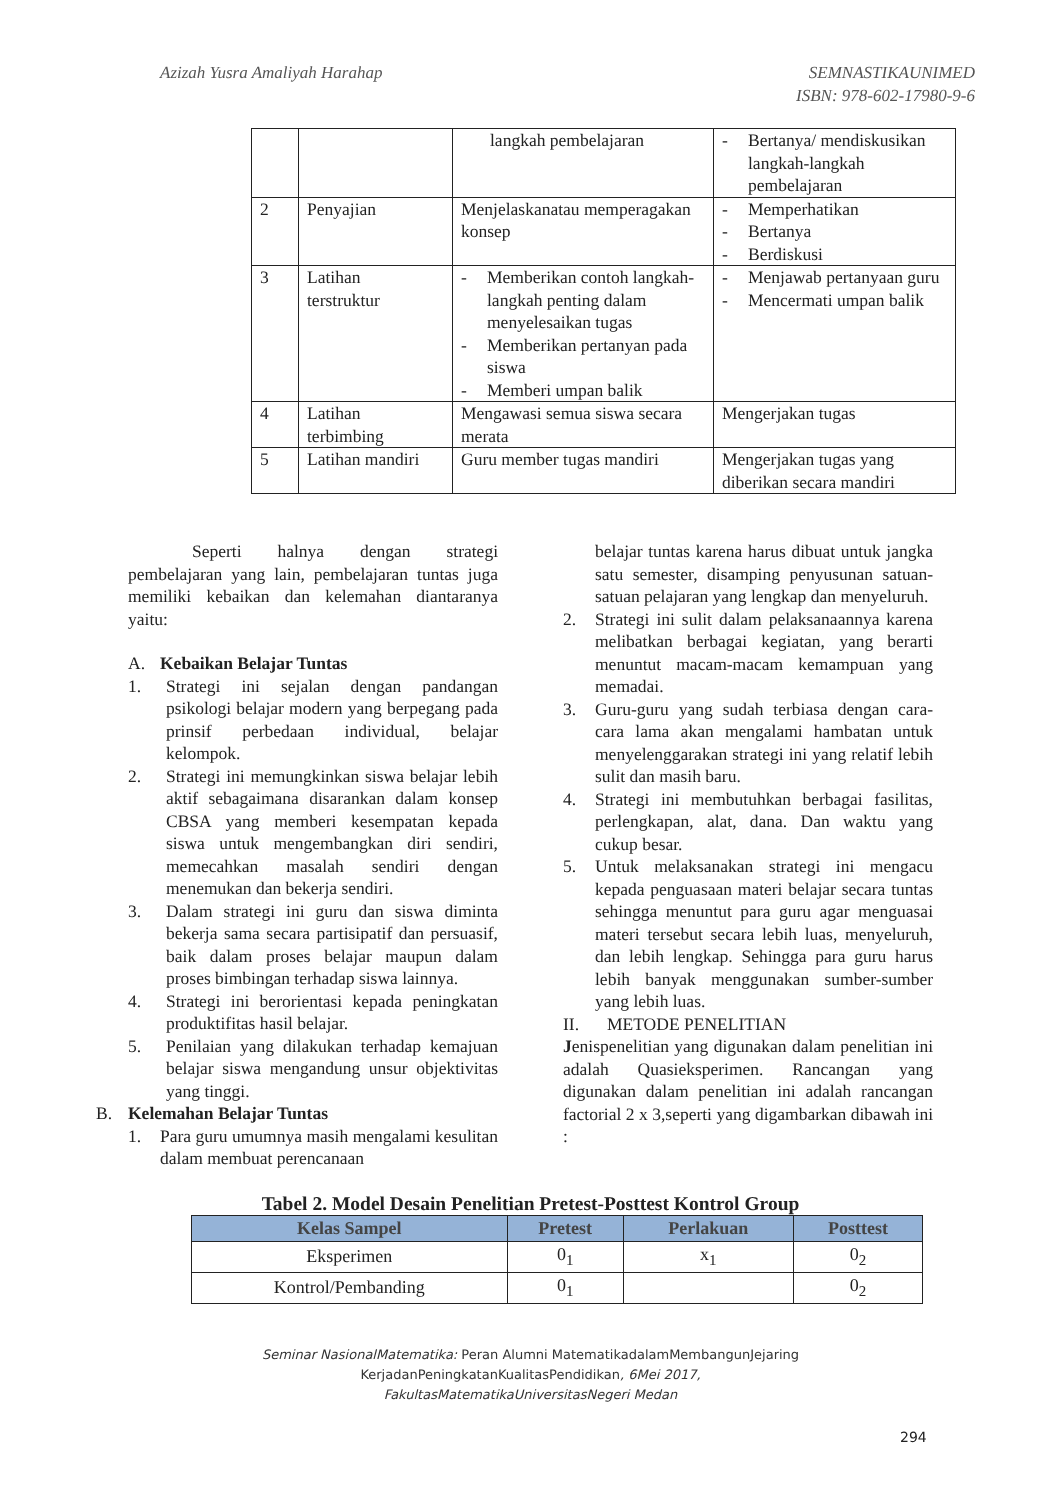Azizah Yusra Amaliyah Harahap SEMNASTIKAUNIMED
ISBN: 978-602-17980-9-6
| | | langkah pembelajaran | - Bertanya/ mendiskusikan langkah-langkah pembelajaran |
| 2 | Penyajian | Menjelaskanatau memperagakan konsep | - Memperhatikan - Bertanya - Berdiskusi |
| 3 | Latihan terstruktur | - Memberikan contoh langkah-langkah penting dalam menyelesaikan tugas - Memberikan pertanyan pada siswa - Memberi umpan balik | - Menjawab pertanyaan guru - Mencermati umpan balik |
| 4 | Latihan terbimbing | Mengawasi semua siswa secara merata | Mengerjakan tugas |
| 5 | Latihan mandiri | Guru member tugas mandiri | Mengerjakan tugas yang diberikan secara mandiri |
Seperti halnya dengan strategi pembelajaran yang lain, pembelajaran tuntas juga memiliki kebaikan dan kelemahan diantaranya yaitu:
A. Kebaikan Belajar Tuntas
1. Strategi ini sejalan dengan pandangan psikologi belajar modern yang berpegang pada prinsif perbedaan individual, belajar kelompok.
2. Strategi ini memungkinkan siswa belajar lebih aktif sebagaimana disarankan dalam konsep CBSA yang memberi kesempatan kepada siswa untuk mengembangkan diri sendiri, memecahkan masalah sendiri dengan menemukan dan bekerja sendiri.
3. Dalam strategi ini guru dan siswa diminta bekerja sama secara partisipatif dan persuasif, baik dalam proses belajar maupun dalam proses bimbingan terhadap siswa lainnya.
4. Strategi ini berorientasi kepada peningkatan produktifitas hasil belajar.
5. Penilaian yang dilakukan terhadap kemajuan belajar siswa mengandung unsur objektivitas yang tinggi.
B. Kelemahan Belajar Tuntas
1. Para guru umumnya masih mengalami kesulitan dalam membuat perencanaan
belajar tuntas karena harus dibuat untuk jangka satu semester, disamping penyusunan satuan-satuan pelajaran yang lengkap dan menyeluruh.
2. Strategi ini sulit dalam pelaksanaannya karena melibatkan berbagai kegiatan, yang berarti menuntut macam-macam kemampuan yang memadai.
3. Guru-guru yang sudah terbiasa dengan cara-cara lama akan mengalami hambatan untuk menyelenggarakan strategi ini yang relatif lebih sulit dan masih baru.
4. Strategi ini membutuhkan berbagai fasilitas, perlengkapan, alat, dana. Dan waktu yang cukup besar.
5. Untuk melaksanakan strategi ini mengacu kepada penguasaan materi belajar secara tuntas sehingga menuntut para guru agar menguasai materi tersebut secara lebih luas, menyeluruh, dan lebih lengkap. Sehingga para guru harus lebih banyak menggunakan sumber-sumber yang lebih luas.
II. METODE PENELITIAN
Jenispenelitian yang digunakan dalam penelitian ini adalah Quasieksperimen. Rancangan yang digunakan dalam penelitian ini adalah rancangan factorial 2 x 3,seperti yang digambarkan dibawah ini :
Tabel 2. Model Desain Penelitian Pretest-Posttest Kontrol Group
| Kelas Sampel | Pretest | Perlakuan | Posttest |
| --- | --- | --- | --- |
| Eksperimen | 0<sub>1</sub> | x<sub>1</sub> | 0<sub>2</sub> |
| Kontrol/Pembanding | 0<sub>1</sub> | | 0<sub>2</sub> |
Seminar NasionalMatematika: Peran Alumni MatematikadalamMembangunJejaring
KerjadanPeningkatanKualitasPendidikan, 6Mei 2017,
FakultasMatematikaUniversitasNegeri Medan
294